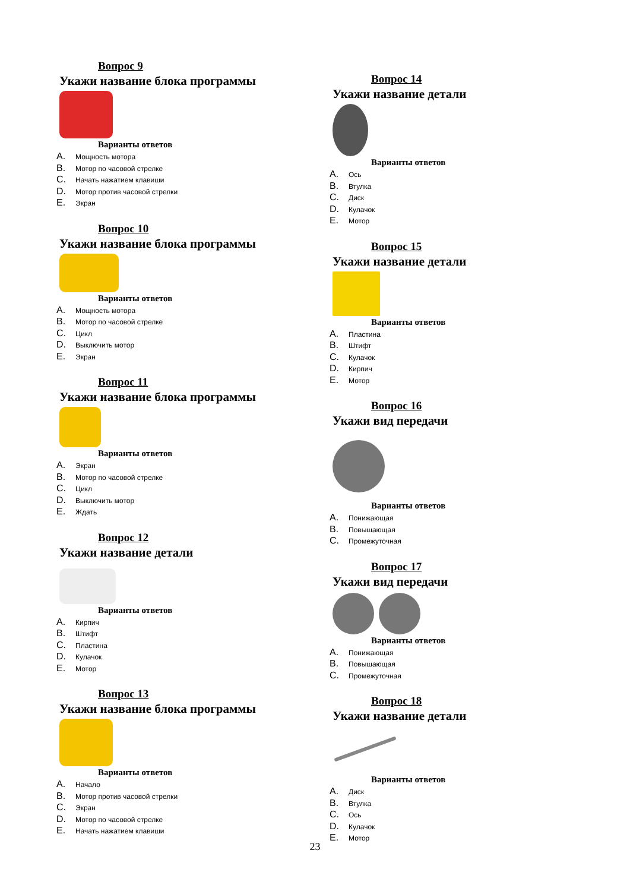Вопрос 9
Укажи название блока программы
Варианты ответов
A. Мощность мотора
B. Мотор по часовой стрелке
C. Начать нажатием клавиши
D. Мотор против часовой стрелки
E. Экран
Вопрос 10
Укажи название блока программы
Варианты ответов
A. Мощность мотора
B. Мотор по часовой стрелке
C. Цикл
D. Выключить мотор
E. Экран
Вопрос 11
Укажи название блока программы
Варианты ответов
A. Экран
B. Мотор по часовой стрелке
C. Цикл
D. Выключить мотор
E. Ждать
Вопрос 12
Укажи название детали
Варианты ответов
A. Кирпич
B. Штифт
C. Пластина
D. Кулачок
E. Мотор
Вопрос 13
Укажи название блока программы
Варианты ответов
A. Начало
B. Мотор против часовой стрелки
C. Экран
D. Мотор по часовой стрелке
E. Начать нажатием клавиши
Вопрос 14
Укажи название детали
Варианты ответов
A. Ось
B. Втулка
C. Диск
D. Кулачок
E. Мотор
Вопрос 15
Укажи название детали
Варианты ответов
A. Пластина
B. Штифт
C. Кулачок
D. Кирпич
E. Мотор
Вопрос 16
Укажи вид передачи
Варианты ответов
A. Понижающая
B. Повышающая
C. Промежуточная
Вопрос 17
Укажи вид передачи
Варианты ответов
A. Понижающая
B. Повышающая
C. Промежуточная
Вопрос 18
Укажи название детали
Варианты ответов
A. Диск
B. Втулка
C. Ось
D. Кулачок
E. Мотор
23